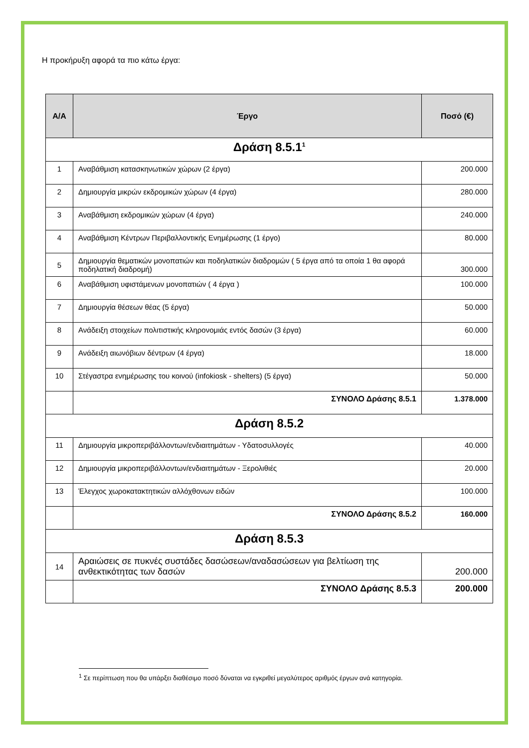Η προκήρυξη αφορά τα πιο κάτω έργα:
| Α/Α | Έργο | Ποσό (€) |
| --- | --- | --- |
| Δράση 8.5.1<sup>1</sup> | | |
| 1 | Αναβάθμιση κατασκηνωτικών χώρων (2 έργα) | 200.000 |
| 2 | Δημιουργία μικρών εκδρομικών χώρων (4 έργα) | 280.000 |
| 3 | Αναβάθμιση εκδρομικών χώρων (4 έργα) | 240.000 |
| 4 | Αναβάθμιση Κέντρων Περιβαλλοντικής Ενημέρωσης (1 έργο) | 80.000 |
| 5 | Δημιουργία θεματικών μονοπατιών και ποδηλατικών διαδρομών ( 5 έργα από τα οποία 1 θα αφορά ποδηλατική διαδρομή) | 300.000 |
| 6 | Αναβάθμιση υφιστάμενων μονοπατιών ( 4 έργα ) | 100.000 |
| 7 | Δημιουργία θέσεων θέας (5 έργα) | 50.000 |
| 8 | Ανάδειξη στοιχείων πολιτιστικής κληρονομιάς εντός δασών (3 έργα) | 60.000 |
| 9 | Ανάδειξη αιωνόβιων δέντρων (4 έργα) | 18.000 |
| 10 | Στέγαστρα ενημέρωσης του κοινού (infokiosk - shelters) (5 έργα) | 50.000 |
| | ΣΥΝΟΛΟ Δράσης 8.5.1 | 1.378.000 |
| Δράση 8.5.2 | | |
| 11 | Δημιουργία μικροπεριβάλλοντων/ενδιαιτημάτων - Υδατοσυλλογές | 40.000 |
| 12 | Δημιουργία μικροπεριβάλλοντων/ενδιαιτημάτων - Ξερολιθιές | 20.000 |
| 13 | Έλεγχος χωροκατακτητικών αλλόχθονων ειδών | 100.000 |
| | ΣΥΝΟΛΟ Δράσης 8.5.2 | 160.000 |
| Δράση 8.5.3 | | |
| 14 | Αραιώσεις σε πυκνές συστάδες δασώσεων/αναδασώσεων για βελτίωση της ανθεκτικότητας των δασών | 200.000 |
| | ΣΥΝΟΛΟ Δράσης 8.5.3 | 200.000 |
<sup>1</sup> Σε περίπτωση που θα υπάρξει διαθέσιμο ποσό δύναται να εγκριθεί μεγαλύτερος αριθμός έργων ανά κατηγορία.